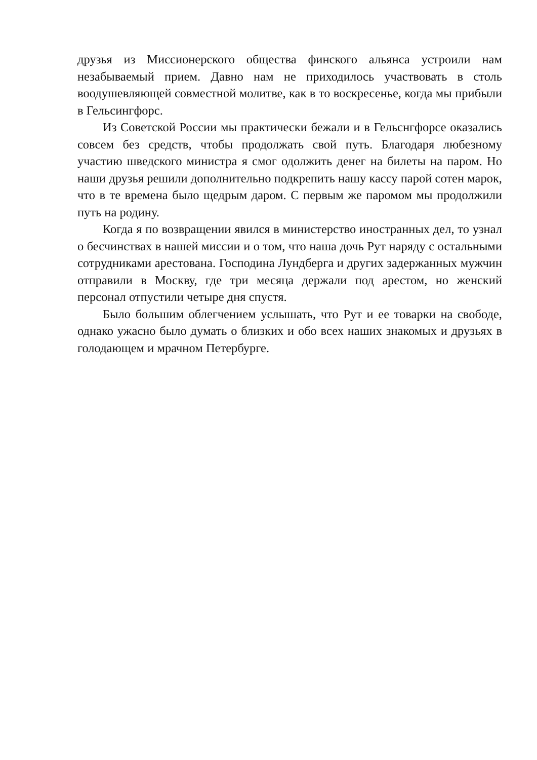друзья из Миссионерского общества финского альянса устроили нам незабываемый прием. Давно нам не приходилось участвовать в столь воодушевляющей совместной молитве, как в то воскресенье, когда мы прибыли в Гельсингфорс.
Из Советской России мы практически бежали и в Гельснгфорсе оказались совсем без средств, чтобы продолжать свой путь. Благодаря любезному участию шведского министра я смог одолжить денег на билеты на паром. Но наши друзья решили дополнительно подкрепить нашу кассу парой сотен марок, что в те времена было щедрым даром. С первым же паромом мы продолжили путь на родину.
Когда я по возвращении явился в министерство иностранных дел, то узнал о бесчинствах в нашей миссии и о том, что наша дочь Рут наряду с остальными сотрудниками арестована. Господина Лундберга и других задержанных мужчин отправили в Москву, где три месяца держали под арестом, но женский персонал отпустили четыре дня спустя.
Было большим облегчением услышать, что Рут и ее товарки на свободе, однако ужасно было думать о близких и обо всех наших знакомых и друзьях в голодающем и мрачном Петербурге.